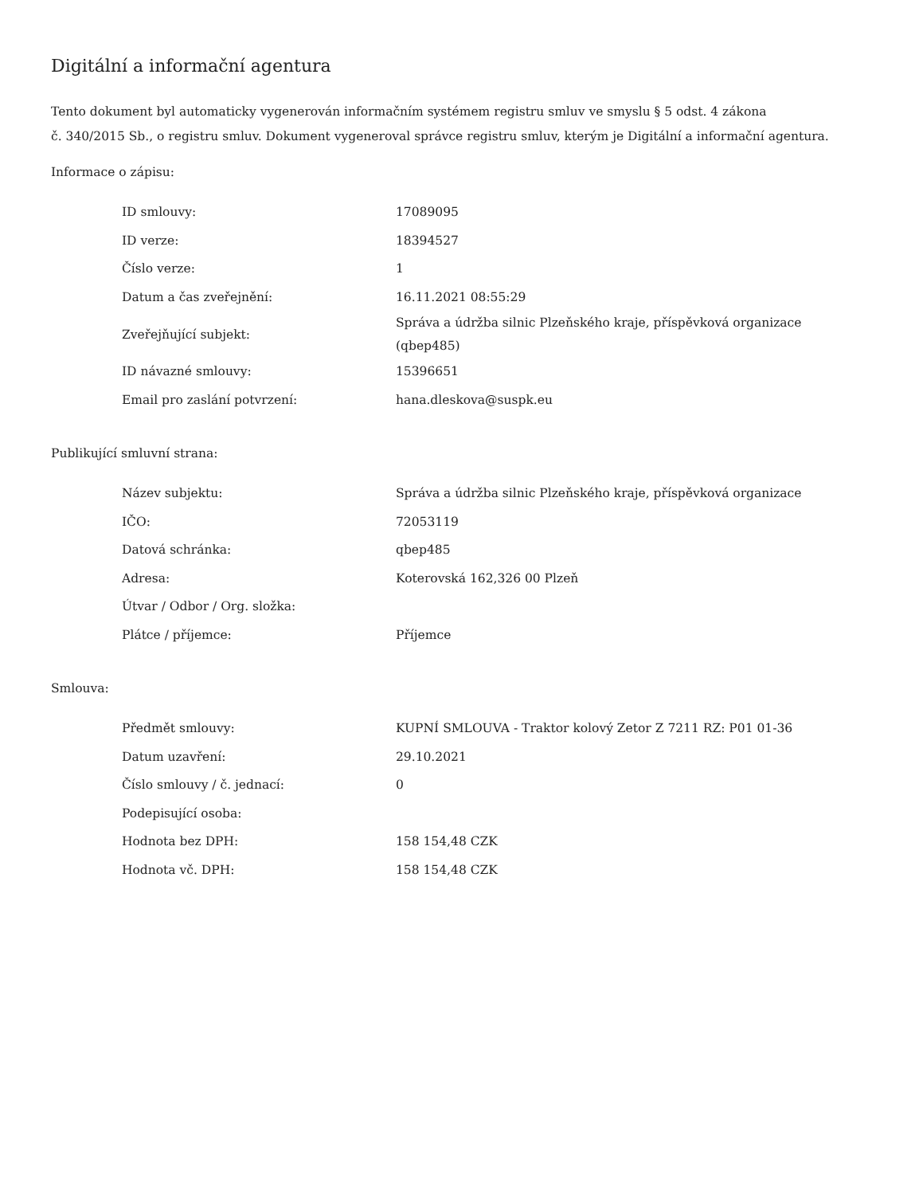Digitální a informační agentura
Tento dokument byl automaticky vygenerován informačním systémem registru smluv ve smyslu § 5 odst. 4 zákona
č. 340/2015 Sb., o registru smluv. Dokument vygeneroval správce registru smluv, kterým je Digitální a informační agentura.
Informace o zápisu:
| ID smlouvy: | 17089095 |
| ID verze: | 18394527 |
| Číslo verze: | 1 |
| Datum a čas zveřejnění: | 16.11.2021 08:55:29 |
| Zveřejňující subjekt: | Správa a údržba silnic Plzeňského kraje, příspěvková organizace (qbep485) |
| ID návazné smlouvy: | 15396651 |
| Email pro zaslání potvrzení: | hana.dleskova@suspk.eu |
Publikující smluvní strana:
| Název subjektu: | Správa a údržba silnic Plzeňského kraje, příspěvková organizace |
| IČO: | 72053119 |
| Datová schránka: | qbep485 |
| Adresa: | Koterovská 162,326 00 Plzeň |
| Útvar / Odbor / Org. složka: | |
| Plátce / příjemce: | Příjemce |
Smlouva:
| Předmět smlouvy: | KUPNÍ SMLOUVA - Traktor kolový Zetor Z 7211 RZ: P01 01-36 |
| Datum uzavření: | 29.10.2021 |
| Číslo smlouvy / č. jednací: | 0 |
| Podepisující osoba: | |
| Hodnota bez DPH: | 158 154,48 CZK |
| Hodnota vč. DPH: | 158 154,48 CZK |